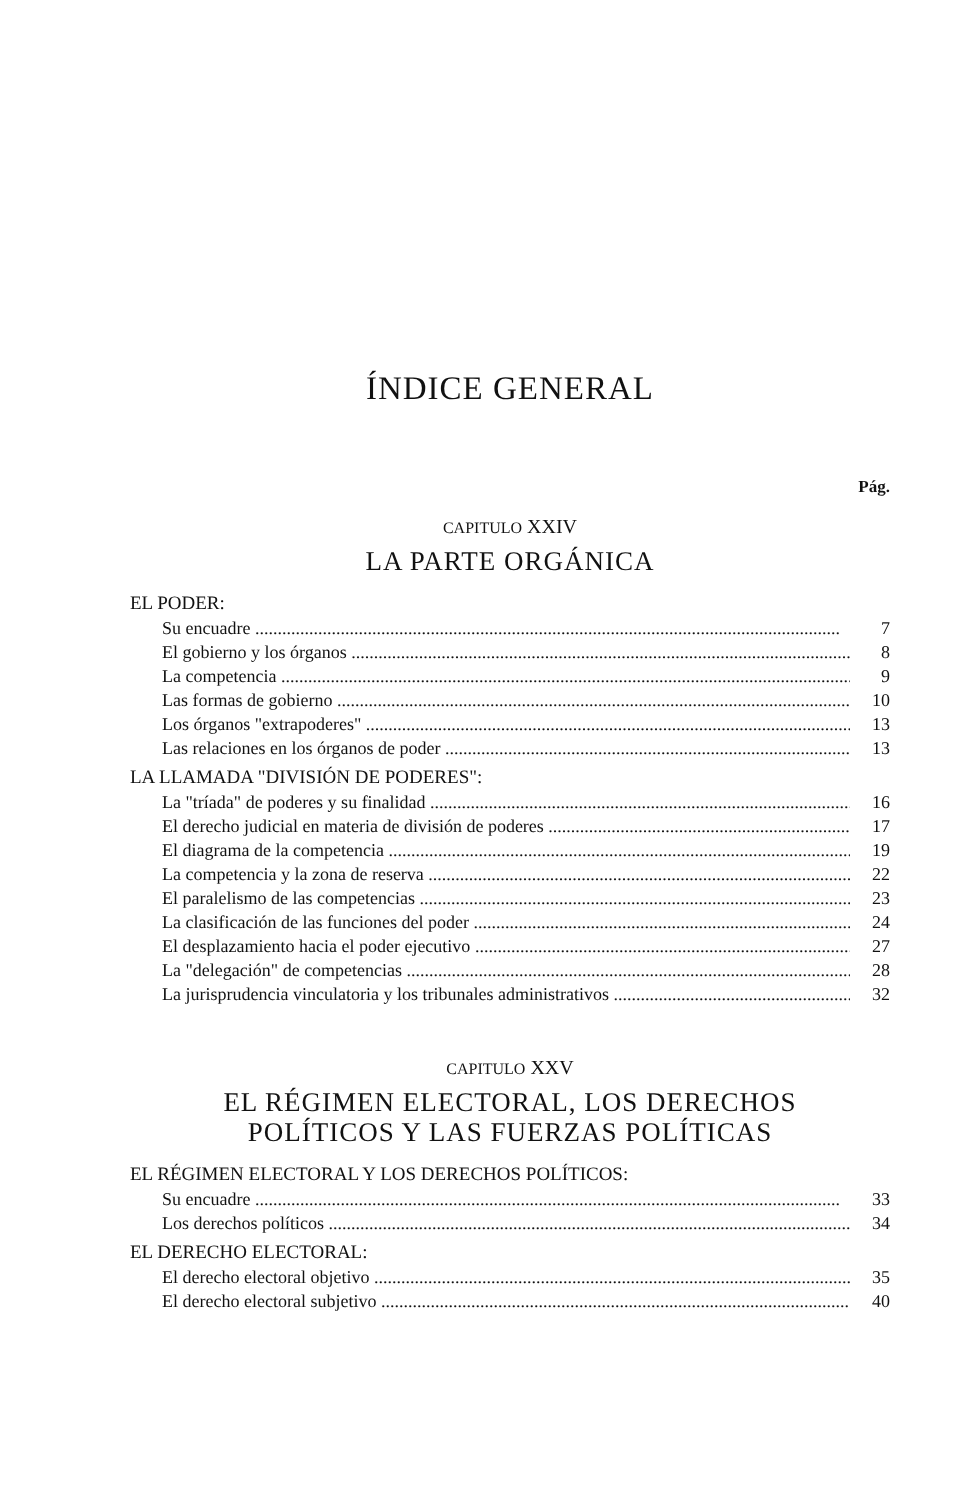ÍNDICE GENERAL
Pág.
CAPITULO XXIV
LA PARTE ORGÁNICA
EL PODER:
Su encuadre 7
El gobierno y los órganos 8
La competencia 9
Las formas de gobierno 10
Los órganos "extrapoderes" 13
Las relaciones en los órganos de poder 13
LA LLAMADA "DIVISIÓN DE PODERES":
La "tríada" de poderes y su finalidad 16
El derecho judicial en materia de división de poderes 17
El diagrama de la competencia 19
La competencia y la zona de reserva 22
El paralelismo de las competencias 23
La clasificación de las funciones del poder 24
El desplazamiento hacia el poder ejecutivo 27
La "delegación" de competencias 28
La jurisprudencia vinculatoria y los tribunales administrativos 32
CAPITULO XXV
EL RÉGIMEN ELECTORAL, LOS DERECHOS
POLÍTICOS Y LAS FUERZAS POLÍTICAS
EL RÉGIMEN ELECTORAL Y LOS DERECHOS POLÍTICOS:
Su encuadre 33
Los derechos políticos 34
EL DERECHO ELECTORAL:
El derecho electoral objetivo 35
El derecho electoral subjetivo 40